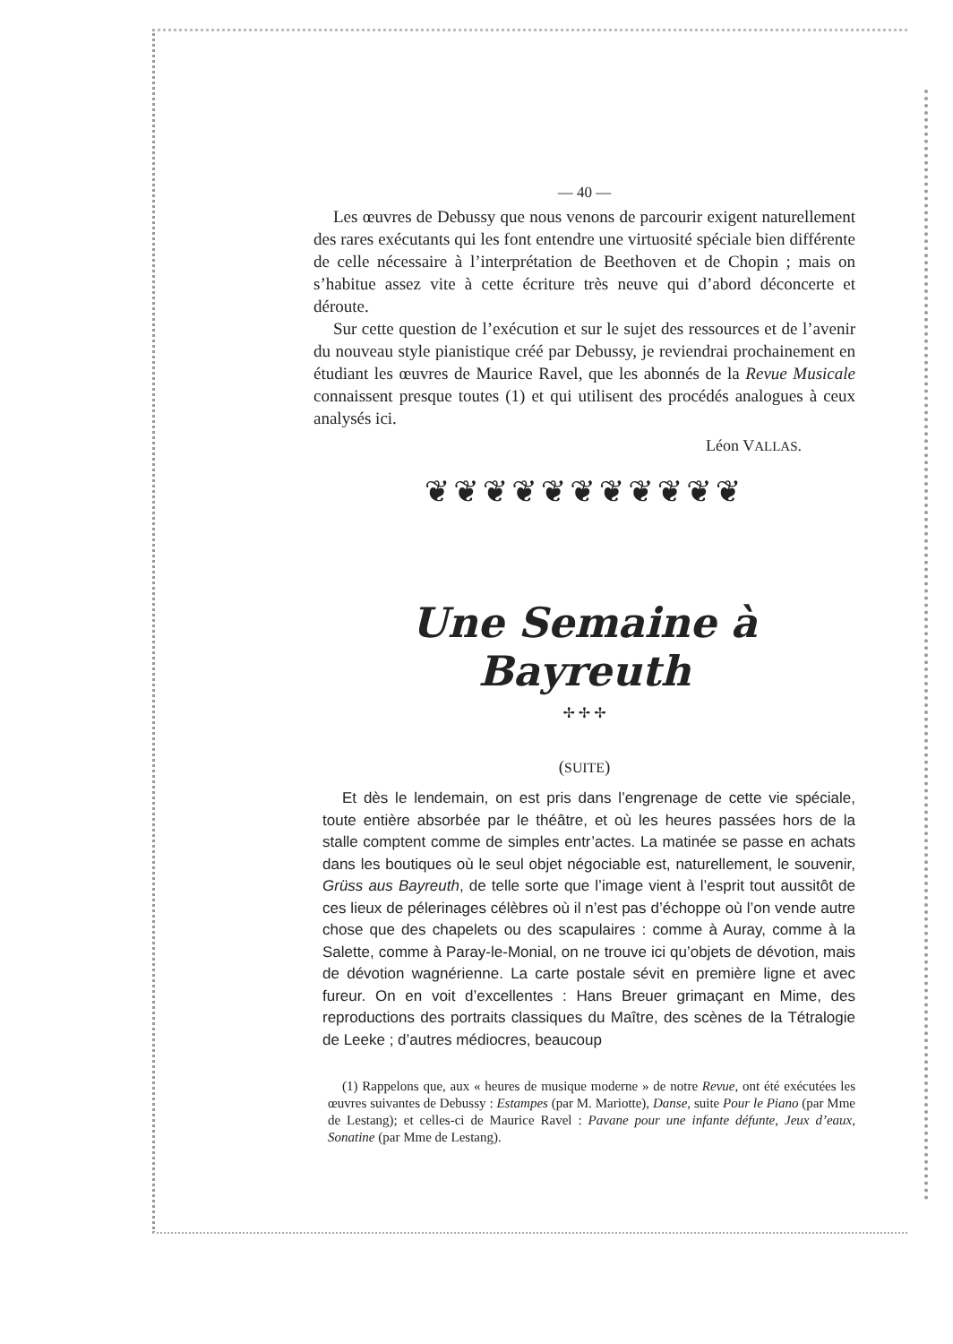— 40 —
Les œuvres de Debussy que nous venons de parcourir exigent naturellement des rares exécutants qui les font entendre une virtuosité spéciale bien différente de celle nécessaire à l’interprétation de Beethoven et de Chopin ; mais on s’habitue assez vite à cette écriture très neuve qui d’abord déconcerte et déroute.
Sur cette question de l’exécution et sur le sujet des ressources et de l’avenir du nouveau style pianistique créé par Debussy, je reviendrai prochainement en étudiant les œuvres de Maurice Ravel, que les abonnés de la Revue Musicale connaissent presque toutes (1) et qui utilisent des procédés analogues à ceux analysés ici.
Léon VALLAS.
❦❦❦❦❦❦❦❦❦❦❦
Une Semaine à Bayreuth
✢ ✢ ✢
(SUITE)
Et dès le lendemain, on est pris dans l’engrenage de cette vie spéciale, toute entière absorbée par le théâtre, et où les heures passées hors de la stalle comptent comme de simples entr’actes. La matinée se passe en achats dans les boutiques où le seul objet négociable est, naturellement, le souvenir, Grüss aus Bayreuth, de telle sorte que l’image vient à l’esprit tout aussitôt de ces lieux de pélerinages célèbres où il n’est pas d’échoppe où l’on vende autre chose que des chapelets ou des scapulaires : comme à Auray, comme à la Salette, comme à Paray-le-Monial, on ne trouve ici qu’objets de dévotion, mais de dévotion wagnérienne. La carte postale sévit en première ligne et avec fureur. On en voit d’excellentes : Hans Breuer grimaçant en Mime, des reproductions des portraits classiques du Maître, des scènes de la Tétralogie de Leeke ; d’autres médiocres, beaucoup
(1) Rappelons que, aux « heures de musique moderne » de notre Revue, ont été exécutées les œuvres suivantes de Debussy : Estampes (par M. Mariotte), Danse, suite Pour le Piano (par Mme de Lestang); et celles-ci de Maurice Ravel : Pavane pour une infante défunte, Jeux d’eaux, Sonatine (par Mme de Lestang).